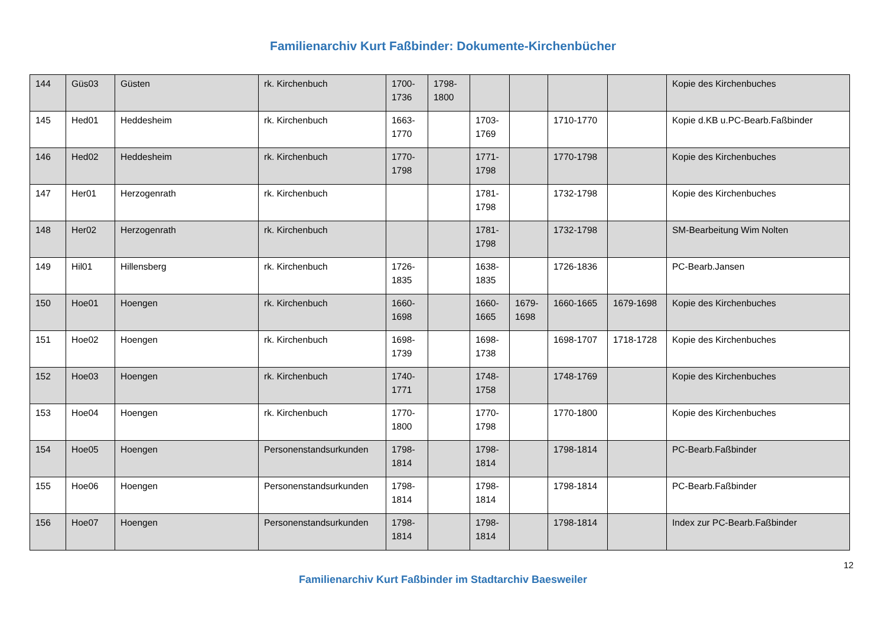Familienarchiv Kurt Faßbinder: Dokumente-Kirchenbücher
| 144 | Güs03 | Güsten | rk. Kirchenbuch | 1700-1736 | 1798-1800 | | | | | Kopie des Kirchenbuches |
| 145 | Hed01 | Heddesheim | rk. Kirchenbuch | 1663-1770 | | 1703-1769 | | 1710-1770 | | Kopie d.KB u.PC-Bearb.Faßbinder |
| 146 | Hed02 | Heddesheim | rk. Kirchenbuch | 1770-1798 | | 1771-1798 | | 1770-1798 | | Kopie des Kirchenbuches |
| 147 | Her01 | Herzogenrath | rk. Kirchenbuch | | | 1781-1798 | | 1732-1798 | | Kopie des Kirchenbuches |
| 148 | Her02 | Herzogenrath | rk. Kirchenbuch | | | 1781-1798 | | 1732-1798 | | SM-Bearbeitung Wim Nolten |
| 149 | Hil01 | Hillensberg | rk. Kirchenbuch | 1726-1835 | | 1638-1835 | | 1726-1836 | | PC-Bearb.Jansen |
| 150 | Hoe01 | Hoengen | rk. Kirchenbuch | 1660-1698 | | 1660-1665 | 1679-1698 | 1660-1665 | 1679-1698 | Kopie des Kirchenbuches |
| 151 | Hoe02 | Hoengen | rk. Kirchenbuch | 1698-1739 | | 1698-1738 | | 1698-1707 | 1718-1728 | Kopie des Kirchenbuches |
| 152 | Hoe03 | Hoengen | rk. Kirchenbuch | 1740-1771 | | 1748-1758 | | 1748-1769 | | Kopie des Kirchenbuches |
| 153 | Hoe04 | Hoengen | rk. Kirchenbuch | 1770-1800 | | 1770-1798 | | 1770-1800 | | Kopie des Kirchenbuches |
| 154 | Hoe05 | Hoengen | Personenstandsurkunden | 1798-1814 | | 1798-1814 | | 1798-1814 | | PC-Bearb.Faßbinder |
| 155 | Hoe06 | Hoengen | Personenstandsurkunden | 1798-1814 | | 1798-1814 | | 1798-1814 | | PC-Bearb.Faßbinder |
| 156 | Hoe07 | Hoengen | Personenstandsurkunden | 1798-1814 | | 1798-1814 | | 1798-1814 | | Index zur PC-Bearb.Faßbinder |
12
Familienarchiv Kurt Faßbinder im Stadtarchiv Baesweiler